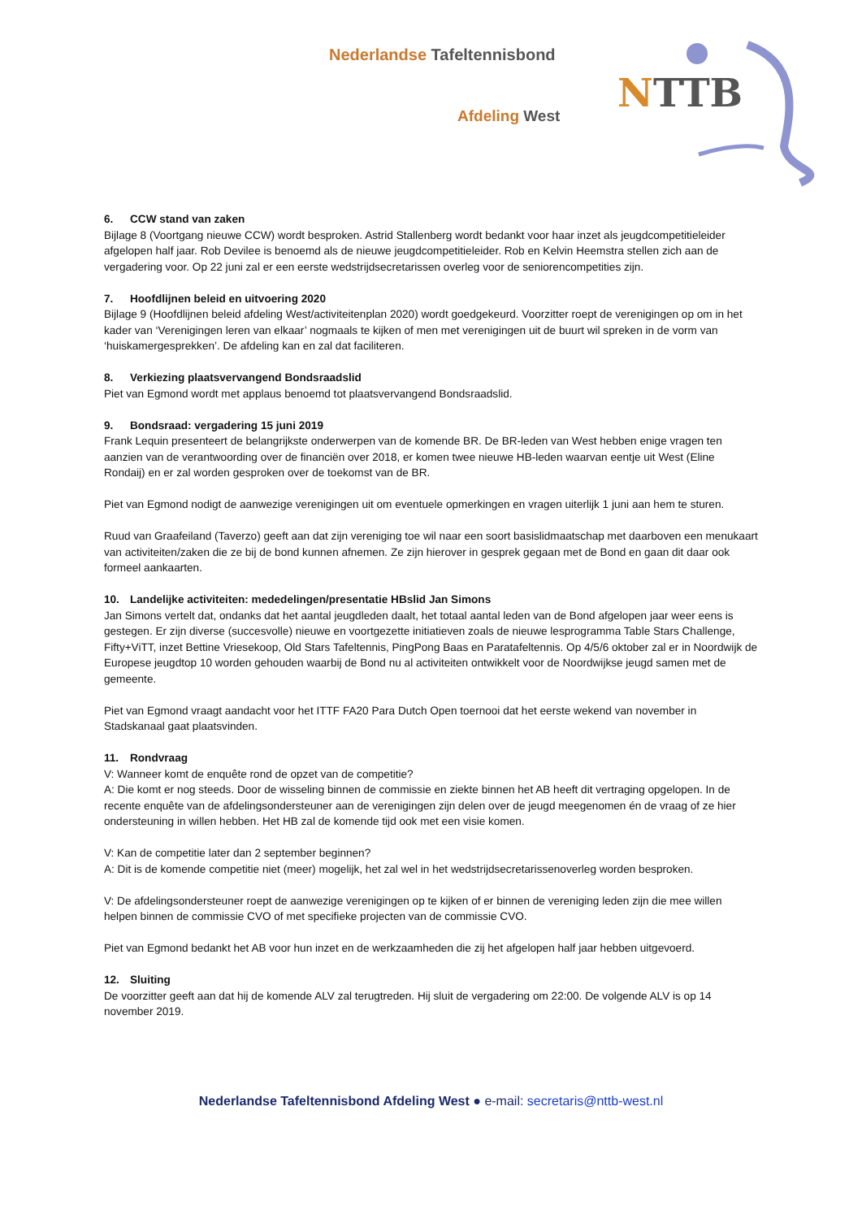Nederlandse Tafeltennisbond
Afdeling West NTTB
6. CCW stand van zaken
Bijlage 8 (Voortgang nieuwe CCW) wordt besproken. Astrid Stallenberg wordt bedankt voor haar inzet als jeugdcompetitieleider afgelopen half jaar. Rob Devilee is benoemd als de nieuwe jeugdcompetitieleider. Rob en Kelvin Heemstra stellen zich aan de vergadering voor. Op 22 juni zal er een eerste wedstrijdsecretarissen overleg voor de seniorencompetities zijn.
7. Hoofdlijnen beleid en uitvoering 2020
Bijlage 9 (Hoofdlijnen beleid afdeling West/activiteitenplan 2020) wordt goedgekeurd. Voorzitter roept de verenigingen op om in het kader van ‘Verenigingen leren van elkaar’ nogmaals te kijken of men met verenigingen uit de buurt wil spreken in de vorm van ‘huiskamergesprekken’. De afdeling kan en zal dat faciliteren.
8. Verkiezing plaatsvervangend Bondsraadslid
Piet van Egmond wordt met applaus benoemd tot plaatsvervangend Bondsraadslid.
9. Bondsraad: vergadering 15 juni 2019
Frank Lequin presenteert de belangrijkste onderwerpen van de komende BR. De BR-leden van West hebben enige vragen ten aanzien van de verantwoording over de financiën over 2018, er komen twee nieuwe HB-leden waarvan eentje uit West (Eline Rondaij) en er zal worden gesproken over de toekomst van de BR.
Piet van Egmond nodigt de aanwezige verenigingen uit om eventuele opmerkingen en vragen uiterlijk 1 juni aan hem te sturen.
Ruud van Graafeiland (Taverzo) geeft aan dat zijn vereniging toe wil naar een soort basislidmaatschap met daarboven een menukaart van activiteiten/zaken die ze bij de bond kunnen afnemen. Ze zijn hierover in gesprek gegaan met de Bond en gaan dit daar ook formeel aankaarten.
10. Landelijke activiteiten: mededelingen/presentatie HBslid Jan Simons
Jan Simons vertelt dat, ondanks dat het aantal jeugdleden daalt, het totaal aantal leden van de Bond afgelopen jaar weer eens is gestegen. Er zijn diverse (succesvolle) nieuwe en voortgezette initiatieven zoals de nieuwe lesprogramma Table Stars Challenge, Fifty+ViTT, inzet Bettine Vriesekoop, Old Stars Tafeltennis, PingPong Baas en Paratafeltennis. Op 4/5/6 oktober zal er in Noordwijk de Europese jeugdtop 10 worden gehouden waarbij de Bond nu al activiteiten ontwikkelt voor de Noordwijkse jeugd samen met de gemeente.
Piet van Egmond vraagt aandacht voor het ITTF FA20 Para Dutch Open toernooi dat het eerste wekend van november in Stadskanaal gaat plaatsvinden.
11. Rondvraag
V: Wanneer komt de enquête rond de opzet van de competitie?
A: Die komt er nog steeds. Door de wisseling binnen de commissie en ziekte binnen het AB heeft dit vertraging opgelopen. In de recente enquête van de afdelingsondersteuner aan de verenigingen zijn delen over de jeugd meegenomen én de vraag of ze hier ondersteuning in willen hebben. Het HB zal de komende tijd ook met een visie komen.
V: Kan de competitie later dan 2 september beginnen?
A: Dit is de komende competitie niet (meer) mogelijk, het zal wel in het wedstrijdsecretarissenoverleg worden besproken.
V: De afdelingsondersteuner roept de aanwezige verenigingen op te kijken of er binnen de vereniging leden zijn die mee willen helpen binnen de commissie CVO of met specifieke projecten van de commissie CVO.
Piet van Egmond bedankt het AB voor hun inzet en de werkzaamheden die zij het afgelopen half jaar hebben uitgevoerd.
12. Sluiting
De voorzitter geeft aan dat hij de komende ALV zal terugtreden. Hij sluit de vergadering om 22:00. De volgende ALV is op 14 november 2019.
Nederlandse Tafeltennisbond Afdeling West ● e-mail: secretaris@nttb-west.nl